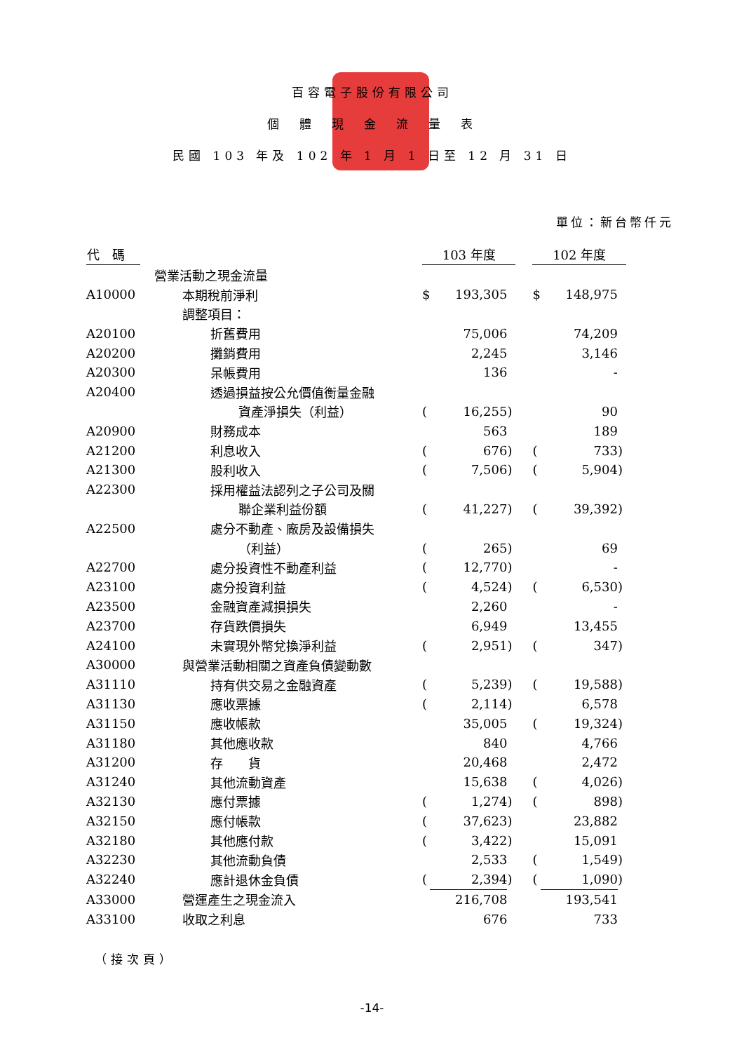百容電子股份有限公司
個　體　現　金　流　量　表
民國 103 年及 102 年 1 月 1 日至 12 月 31 日
單位：新台幣仟元
| 代 碼 | | 103 年度 | | | | 102 年度 | | |
| --- | --- | --- | --- | --- | --- | --- | --- | --- |
| | 營業活動之現金流量 | | | | | | | |
| A10000 | 本期稅前淨利 | $ | 193,305 | | | $ | 148,975 | |
| | 調整項目： | | | | | | | |
| A20100 | 折舊費用 | | 75,006 | | | | 74,209 | |
| A20200 | 攤銷費用 | | 2,245 | | | | 3,146 | |
| A20300 | 呆帳費用 | | 136 | | | | - | |
| A20400 | 透過損益按公允價值衡量金融 | | | | | | | |
| | 資產淨損失（利益） | ( | 16,255 | ) | | | 90 | |
| A20900 | 財務成本 | | 563 | | | | 189 | |
| A21200 | 利息收入 | ( | 676 | ) | | ( | 733 | ) |
| A21300 | 股利收入 | ( | 7,506 | ) | | ( | 5,904 | ) |
| A22300 | 採用權益法認列之子公司及關 | | | | | | | |
| | 聯企業利益份額 | ( | 41,227 | ) | | ( | 39,392 | ) |
| A22500 | 處分不動產、廠房及設備損失 | | | | | | | |
| | （利益） | ( | 265 | ) | | | 69 | |
| A22700 | 處分投資性不動產利益 | ( | 12,770 | ) | | | - | |
| A23100 | 處分投資利益 | ( | 4,524 | ) | | ( | 6,530 | ) |
| A23500 | 金融資產減損損失 | | 2,260 | | | | - | |
| A23700 | 存貨跌價損失 | | 6,949 | | | | 13,455 | |
| A24100 | 未實現外幣兌換淨利益 | ( | 2,951 | ) | | ( | 347 | ) |
| A30000 | 與營業活動相關之資產負債變動數 | | | | | | | |
| A31110 | 持有供交易之金融資產 | ( | 5,239 | ) | | ( | 19,588 | ) |
| A31130 | 應收票據 | ( | 2,114 | ) | | | 6,578 | |
| A31150 | 應收帳款 | | 35,005 | | | ( | 19,324 | ) |
| A31180 | 其他應收款 | | 840 | | | | 4,766 | |
| A31200 | 存 貨 | | 20,468 | | | | 2,472 | |
| A31240 | 其他流動資產 | | 15,638 | | | ( | 4,026 | ) |
| A32130 | 應付票據 | ( | 1,274 | ) | | ( | 898 | ) |
| A32150 | 應付帳款 | ( | 37,623 | ) | | | 23,882 | |
| A32180 | 其他應付款 | ( | 3,422 | ) | | | 15,091 | |
| A32230 | 其他流動負債 | | 2,533 | | | ( | 1,549 | ) |
| A32240 | 應計退休金負債 | ( | 2,394 | ) | | ( | 1,090 | ) |
| A33000 | 營運產生之現金流入 | | 216,708 | | | | 193,541 | |
| A33100 | 收取之利息 | | 676 | | | | 733 | |
（接次頁）
-14-